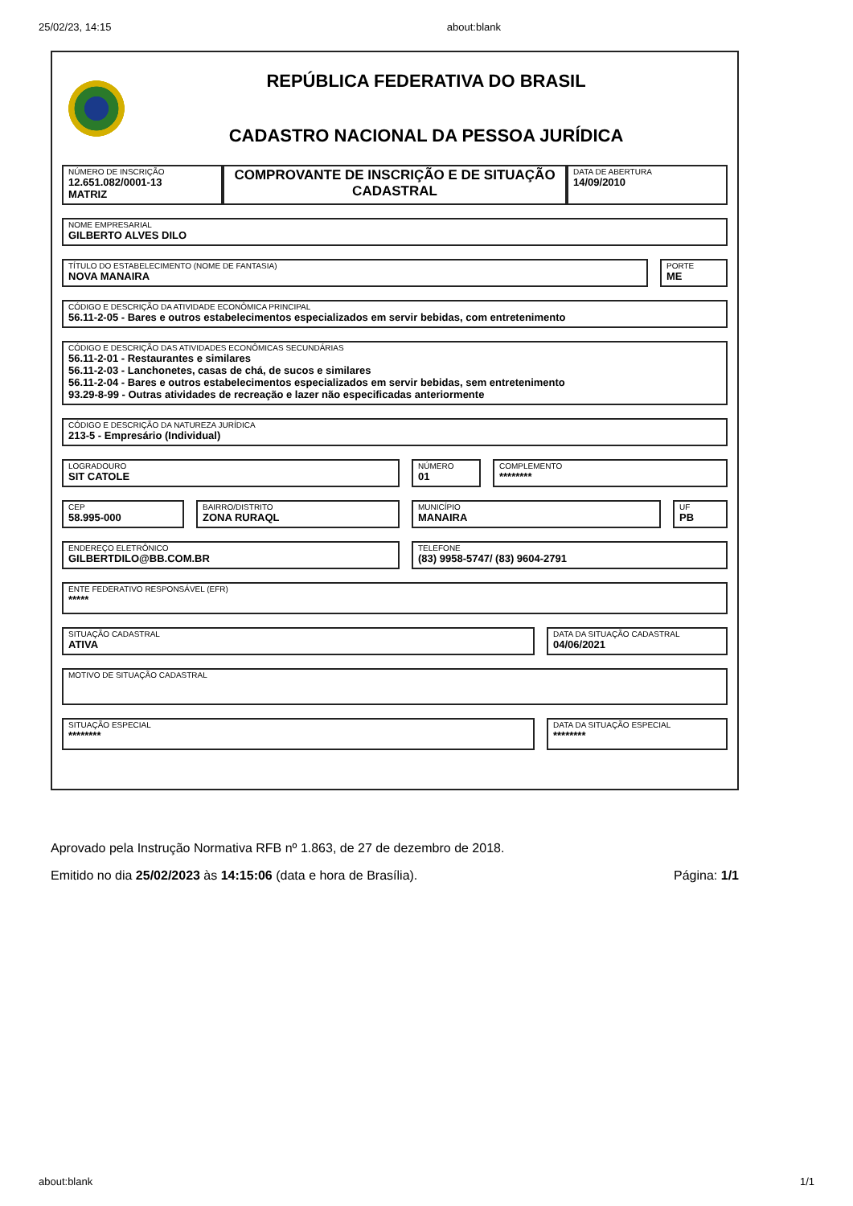25/02/23, 14:15 about:blank
REPÚBLICA FEDERATIVA DO BRASIL
CADASTRO NACIONAL DA PESSOA JURÍDICA
NÚMERO DE INSCRIÇÃO
12.651.082/0001-13
MATRIZ
COMPROVANTE DE INSCRIÇÃO E DE SITUAÇÃO CADASTRAL
DATA DE ABERTURA
14/09/2010
NOME EMPRESARIAL
GILBERTO ALVES DILO
TÍTULO DO ESTABELECIMENTO (NOME DE FANTASIA)
NOVA MANAIRA
PORTE
ME
CÓDIGO E DESCRIÇÃO DA ATIVIDADE ECONÔMICA PRINCIPAL
56.11-2-05 - Bares e outros estabelecimentos especializados em servir bebidas, com entretenimento
CÓDIGO E DESCRIÇÃO DAS ATIVIDADES ECONÔMICAS SECUNDÁRIAS
56.11-2-01 - Restaurantes e similares
56.11-2-03 - Lanchonetes, casas de chá, de sucos e similares
56.11-2-04 - Bares e outros estabelecimentos especializados em servir bebidas, sem entretenimento
93.29-8-99 - Outras atividades de recreação e lazer não especificadas anteriormente
CÓDIGO E DESCRIÇÃO DA NATUREZA JURÍDICA
213-5 - Empresário (Individual)
LOGRADOURO
SIT CATOLE
NÚMERO
01
COMPLEMENTO
********
CEP
58.995-000
BAIRRO/DISTRITO
ZONA RURAQL
MUNICÍPIO
MANAIRA
UF
PB
ENDEREÇO ELETRÔNICO
GILBERTDILO@BB.COM.BR
TELEFONE
(83) 9958-5747/ (83) 9604-2791
ENTE FEDERATIVO RESPONSÁVEL (EFR)
*****
SITUAÇÃO CADASTRAL
ATIVA
DATA DA SITUAÇÃO CADASTRAL
04/06/2021
MOTIVO DE SITUAÇÃO CADASTRAL
SITUAÇÃO ESPECIAL
********
DATA DA SITUAÇÃO ESPECIAL
********
Aprovado pela Instrução Normativa RFB nº 1.863, de 27 de dezembro de 2018.
Emitido no dia 25/02/2023 às 14:15:06 (data e hora de Brasília). Página: 1/1
about:blank 1/1